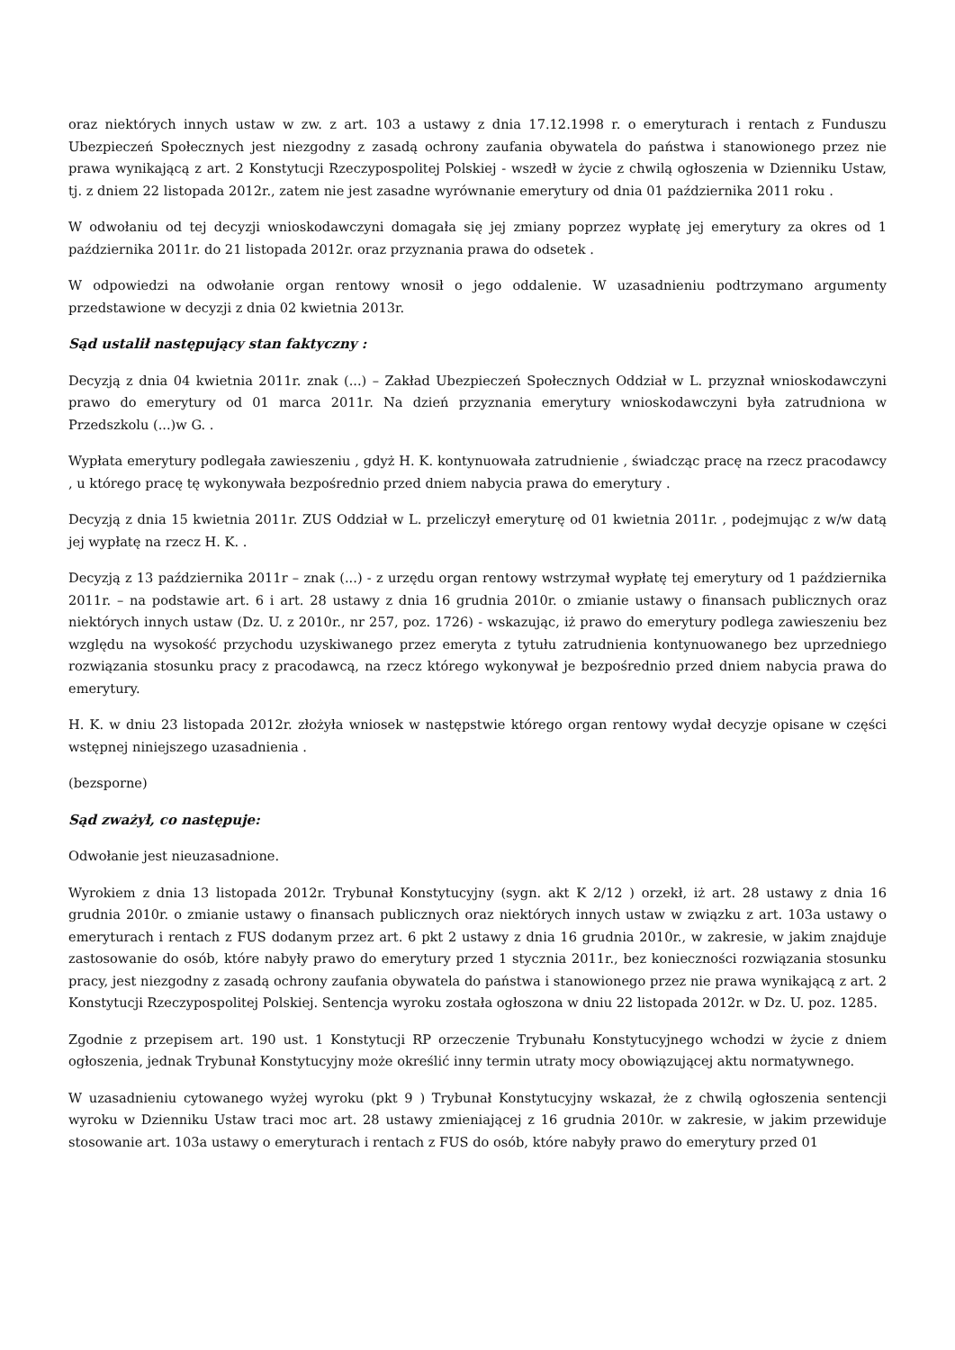oraz niektórych innych ustaw w zw. z art. 103 a ustawy z dnia 17.12.1998 r. o emeryturach i rentach z Funduszu Ubezpieczeń Społecznych jest niezgodny z zasadą ochrony zaufania obywatela do państwa i stanowionego przez nie prawa wynikającą z art. 2 Konstytucji Rzeczypospolitej Polskiej - wszedł w życie z chwilą ogłoszenia w Dzienniku Ustaw, tj. z dniem 22 listopada 2012r., zatem nie jest zasadne wyrównanie emerytury od dnia 01 października 2011 roku .
W odwołaniu od tej decyzji wnioskodawczyni domagała się jej zmiany poprzez wypłatę jej emerytury za okres od 1 października 2011r. do 21 listopada 2012r. oraz przyznania prawa do odsetek .
W odpowiedzi na odwołanie organ rentowy wnosił o jego oddalenie. W uzasadnieniu podtrzymano argumenty przedstawione w decyzji z dnia 02 kwietnia 2013r.
Sąd ustalił następujący stan faktyczny :
Decyzją z dnia 04 kwietnia 2011r. znak (...) – Zakład Ubezpieczeń Społecznych Oddział w L. przyznał wnioskodawczyni prawo do emerytury od 01 marca 2011r. Na dzień przyznania emerytury wnioskodawczyni była zatrudniona w Przedszkolu (...)w G. .
Wypłata emerytury podlegała zawieszeniu , gdyż H. K. kontynuowała zatrudnienie , świadcząc pracę na rzecz pracodawcy , u którego pracę tę wykonywała bezpośrednio przed dniem nabycia prawa do emerytury .
Decyzją z dnia 15 kwietnia 2011r. ZUS Oddział w L. przeliczył emeryturę od 01 kwietnia 2011r. , podejmując z w/w datą jej wypłatę na rzecz H. K. .
Decyzją z 13 października 2011r – znak (...) - z urzędu organ rentowy wstrzymał wypłatę tej emerytury od 1 października 2011r. – na podstawie art. 6 i art. 28 ustawy z dnia 16 grudnia 2010r. o zmianie ustawy o finansach publicznych oraz niektórych innych ustaw (Dz. U. z 2010r., nr 257, poz. 1726) - wskazując, iż prawo do emerytury podlega zawieszeniu bez względu na wysokość przychodu uzyskiwanego przez emeryta z tytułu zatrudnienia kontynuowanego bez uprzedniego rozwiązania stosunku pracy z pracodawcą, na rzecz którego wykonywał je bezpośrednio przed dniem nabycia prawa do emerytury.
H. K. w dniu 23 listopada 2012r. złożyła wniosek w następstwie którego organ rentowy wydał decyzje opisane w części wstępnej niniejszego uzasadnienia .
(bezsporne)
Sąd zważył, co następuje:
Odwołanie jest nieuzasadnione.
Wyrokiem z dnia 13 listopada 2012r. Trybunał Konstytucyjny (sygn. akt K 2/12 ) orzekł, iż art. 28 ustawy z dnia 16 grudnia 2010r. o zmianie ustawy o finansach publicznych oraz niektórych innych ustaw w związku z art. 103a ustawy o emeryturach i rentach z FUS dodanym przez art. 6 pkt 2 ustawy z dnia 16 grudnia 2010r., w zakresie, w jakim znajduje zastosowanie do osób, które nabyły prawo do emerytury przed 1 stycznia 2011r., bez konieczności rozwiązania stosunku pracy, jest niezgodny z zasadą ochrony zaufania obywatela do państwa i stanowionego przez nie prawa wynikającą z art. 2 Konstytucji Rzeczypospolitej Polskiej. Sentencja wyroku została ogłoszona w dniu 22 listopada 2012r. w Dz. U. poz. 1285.
Zgodnie z przepisem art. 190 ust. 1 Konstytucji RP orzeczenie Trybunału Konstytucyjnego wchodzi w życie z dniem ogłoszenia, jednak Trybunał Konstytucyjny może określić inny termin utraty mocy obowiązującej aktu normatywnego.
W uzasadnieniu cytowanego wyżej wyroku (pkt 9 ) Trybunał Konstytucyjny wskazał, że z chwilą ogłoszenia sentencji wyroku w Dzienniku Ustaw traci moc art. 28 ustawy zmieniającej z 16 grudnia 2010r. w zakresie, w jakim przewiduje stosowanie art. 103a ustawy o emeryturach i rentach z FUS do osób, które nabyły prawo do emerytury przed 01